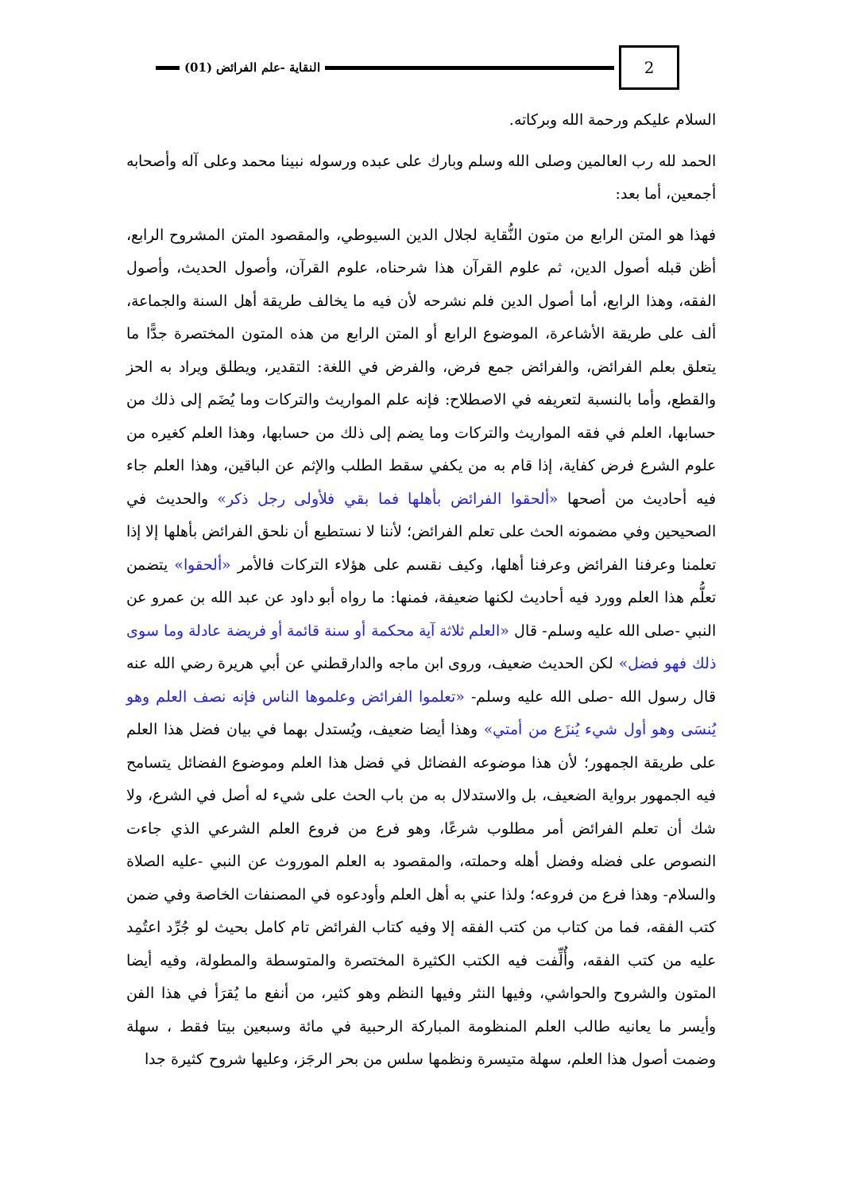2
النقاية -علم الفرائض (01)
السلام عليكم ورحمة الله وبركاته.
الحمد لله رب العالمين وصلى الله وسلم وبارك على عبده ورسوله نبينا محمد وعلى آله وأصحابه أجمعين، أما بعد:
فهذا هو المتن الرابع من متون النُّقاية لجلال الدين السيوطي، والمقصود المتن المشروح الرابع، أظن قبله أصول الدين، ثم علوم القرآن هذا شرحناه، علوم القرآن، وأصول الحديث، وأصول الفقه، وهذا الرابع، أما أصول الدين فلم نشرحه لأن فيه ما يخالف طريقة أهل السنة والجماعة، ألف على طريقة الأشاعرة، الموضوع الرابع أو المتن الرابع من هذه المتون المختصرة جدًّا ما يتعلق بعلم الفرائض، والفرائض جمع فرض، والفرض في اللغة: التقدير، ويطلق ويراد به الحز والقطع، وأما بالنسبة لتعريفه في الاصطلاح: فإنه علم المواريث والتركات وما يُضَم إلى ذلك من حسابها، العلم في فقه المواريث والتركات وما يضم إلى ذلك من حسابها، وهذا العلم كغيره من علوم الشرع فرض كفاية، إذا قام به من يكفي سقط الطلب والإثم عن الباقين، وهذا العلم جاء فيه أحاديث من أصحها «ألحقوا الفرائض بأهلها فما بقي فلأولى رجل ذكر» والحديث في الصحيحين وفي مضمونه الحث على تعلم الفرائض؛ لأننا لا نستطيع أن نلحق الفرائض بأهلها إلا إذا تعلمنا وعرفنا الفرائض وعرفنا أهلها، وكيف نقسم على هؤلاء التركات فالأمر «ألحقوا» يتضمن تعلُّم هذا العلم وورد فيه أحاديث لكنها ضعيفة، فمنها: ما رواه أبو داود عن عبد الله بن عمرو عن النبي -صلى الله عليه وسلم- قال «العلم ثلاثة آية محكمة أو سنة قائمة أو فريضة عادلة وما سوى ذلك فهو فضل» لكن الحديث ضعيف، وروى ابن ماجه والدارقطني عن أبي هريرة رضي الله عنه قال رسول الله -صلى الله عليه وسلم- «تعلموا الفرائض وعلموها الناس فإنه نصف العلم وهو يُنسَى وهو أول شيء يُنزَع من أمتي» وهذا أيضا ضعيف، ويُستدل بهما في بيان فضل هذا العلم على طريقة الجمهور؛ لأن هذا موضوعه الفضائل في فضل هذا العلم وموضوع الفضائل يتسامح فيه الجمهور برواية الضعيف، بل والاستدلال به من باب الحث على شيء له أصل في الشرع، ولا شك أن تعلم الفرائض أمر مطلوب شرعًا، وهو فرع من فروع العلم الشرعي الذي جاءت النصوص على فضله وفضل أهله وحملته، والمقصود به العلم الموروث عن النبي -عليه الصلاة والسلام- وهذا فرع من فروعه؛ ولذا عني به أهل العلم وأودعوه في المصنفات الخاصة وفي ضمن كتب الفقه، فما من كتاب من كتب الفقه إلا وفيه كتاب الفرائض تام كامل بحيث لو جُرِّد اعتُمِد عليه من كتب الفقه، وأُلِّفت فيه الكتب الكثيرة المختصرة والمتوسطة والمطولة، وفيه أيضا المتون والشروح والحواشي، وفيها النثر وفيها النظم وهو كثير، من أنفع ما يُقرَأ في هذا الفن وأيسر ما يعانيه طالب العلم المنظومة المباركة الرحبية في مائة وسبعين بيتا فقط ، سهلة وضمت أصول هذا العلم، سهلة متيسرة ونظمها سلس من بحر الرجَز، وعليها شروح كثيرة جدا